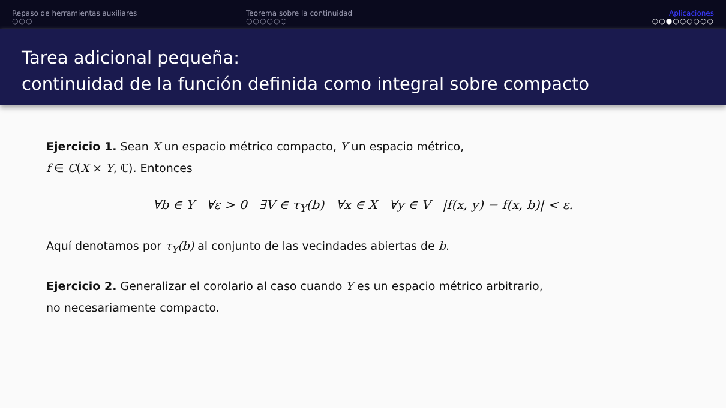Repaso de herramientas auxiliares
○○○
Teorema sobre la continuidad
○○○○○○
Aplicaciones
○○●○○○○○○
Tarea adicional pequeña:
continuidad de la función definida como integral sobre compacto
Ejercicio 1. Sean X un espacio métrico compacto, Y un espacio métrico,
f ∈ C(X × Y, ℂ). Entonces
∀b ∈ Y ∀ε > 0 ∃V ∈ τ<sub>Y</sub>(b) ∀x ∈ X ∀y ∈ V |f(x, y) − f(x, b)| < ε.
Aquí denotamos por τ<sub>Y</sub>(b) al conjunto de las vecindades abiertas de b.
Ejercicio 2. Generalizar el corolario al caso cuando Y es un espacio métrico arbitrario,
no necesariamente compacto.